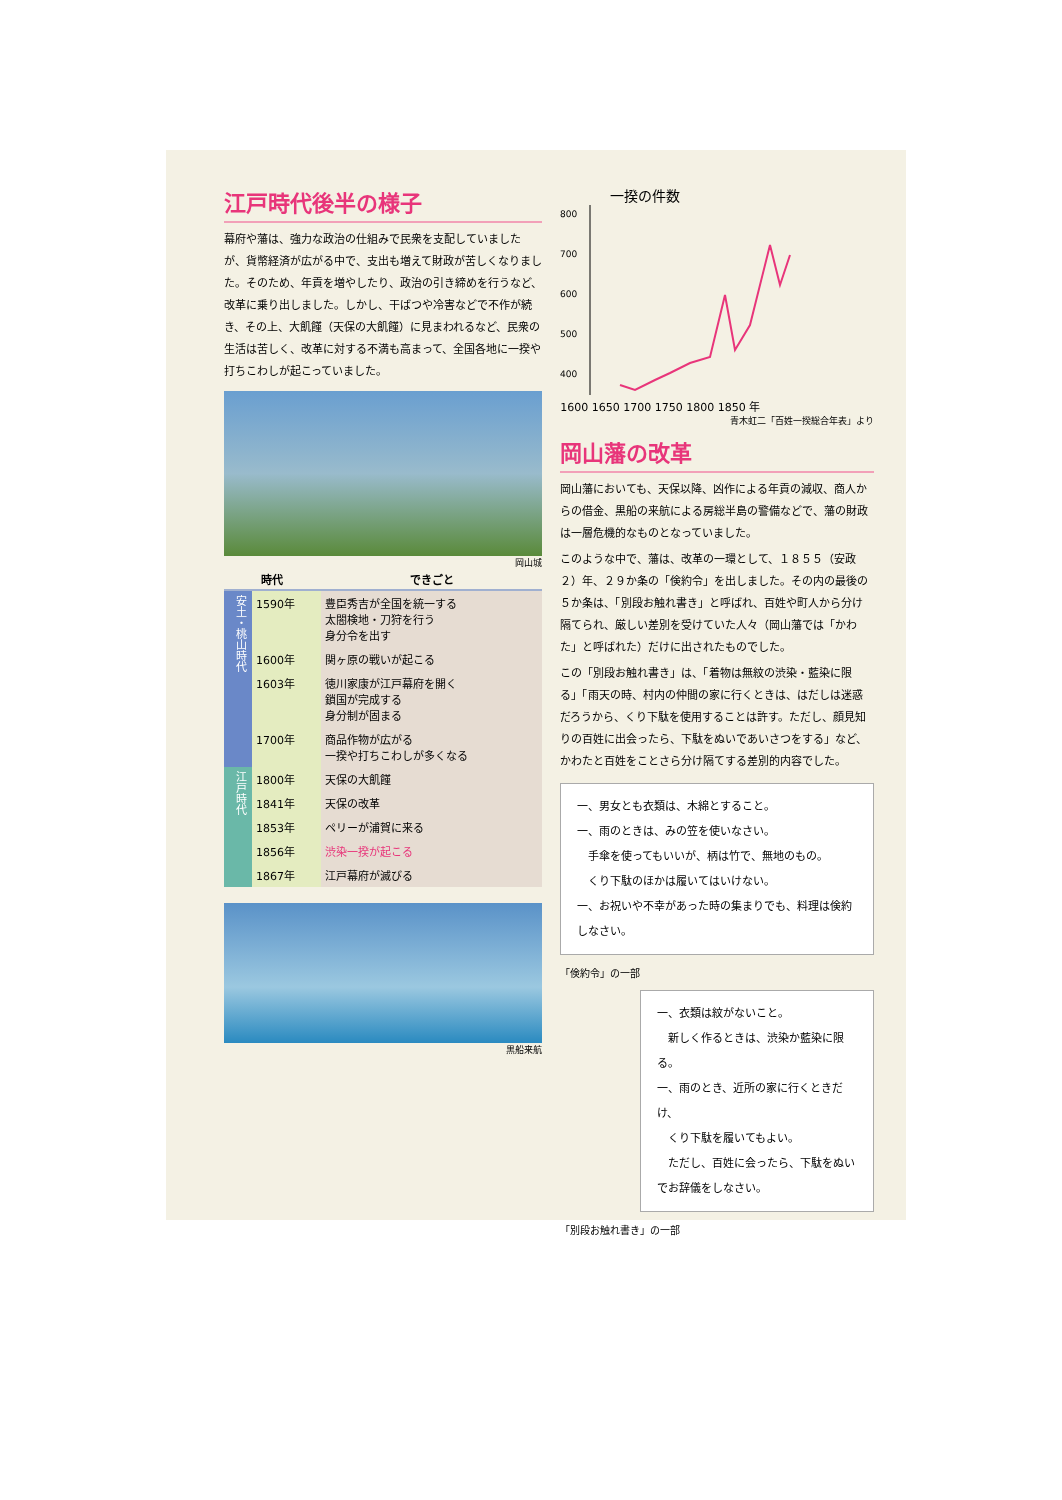江戸時代後半の様子
幕府や藩は、強力な政治の仕組みで民衆を支配していましたが、貨幣経済が広がる中で、支出も増えて財政が苦しくなりました。そのため、年貢を増やしたり、政治の引き締めを行うなど、改革に乗り出しました。しかし、干ばつや冷害などで不作が続き、その上、大飢饉（天保の大飢饉）に見まわれるなど、民衆の生活は苦しく、改革に対する不満も高まって、全国各地に一揆や打ちこわしが起こっていました。
岡山城
| 時代 | | できごと |
| --- | --- | --- |
| 安土・桃山時代 | 1590年 | 豊臣秀吉が全国を統一する 太閤検地・刀狩を行う 身分令を出す |
| | 1600年 | 関ヶ原の戦いが起こる |
| | 1603年 | 徳川家康が江戸幕府を開く 鎖国が完成する 身分制が固まる |
| | 1700年 | 商品作物が広がる 一揆や打ちこわしが多くなる |
| 江戸時代 | 1800年 | 天保の大飢饉 |
| | 1841年 | 天保の改革 |
| | 1853年 | ペリーが浦賀に来る |
| | 1856年 | 渋染一揆が起こる |
| | 1867年 | 江戸幕府が滅びる |
黒船来航
一揆の件数
800
700
600
500
400
1600 1650 1700 1750 1800 1850 年
青木虹二「百姓一揆総合年表」より
岡山藩の改革
岡山藩においても、天保以降、凶作による年貢の減収、商人からの借金、黒船の来航による房総半島の警備などで、藩の財政は一層危機的なものとなっていました。
このような中で、藩は、改革の一環として、１８５５（安政２）年、２９か条の「倹約令」を出しました。その内の最後の５か条は、「別段お触れ書き」と呼ばれ、百姓や町人から分け隔てられ、厳しい差別を受けていた人々（岡山藩では「かわた」と呼ばれた）だけに出されたものでした。
この「別段お触れ書き」は、「着物は無紋の渋染・藍染に限る」「雨天の時、村内の仲間の家に行くときは、はだしは迷惑だろうから、くり下駄を使用することは許す。ただし、顔見知りの百姓に出会ったら、下駄をぬいであいさつをする」など、かわたと百姓をことさら分け隔てする差別的内容でした。
一、男女とも衣類は、木綿とすること。
一、雨のときは、みの笠を使いなさい。
　手傘を使ってもいいが、柄は竹で、無地のもの。
　くり下駄のほかは履いてはいけない。
一、お祝いや不幸があった時の集まりでも、料理は倹約しなさい。
「倹約令」の一部
一、衣類は紋がないこと。
　新しく作るときは、渋染か藍染に限る。
一、雨のとき、近所の家に行くときだけ、
　くり下駄を履いてもよい。
　ただし、百姓に会ったら、下駄をぬいでお辞儀をしなさい。
「別段お触れ書き」の一部